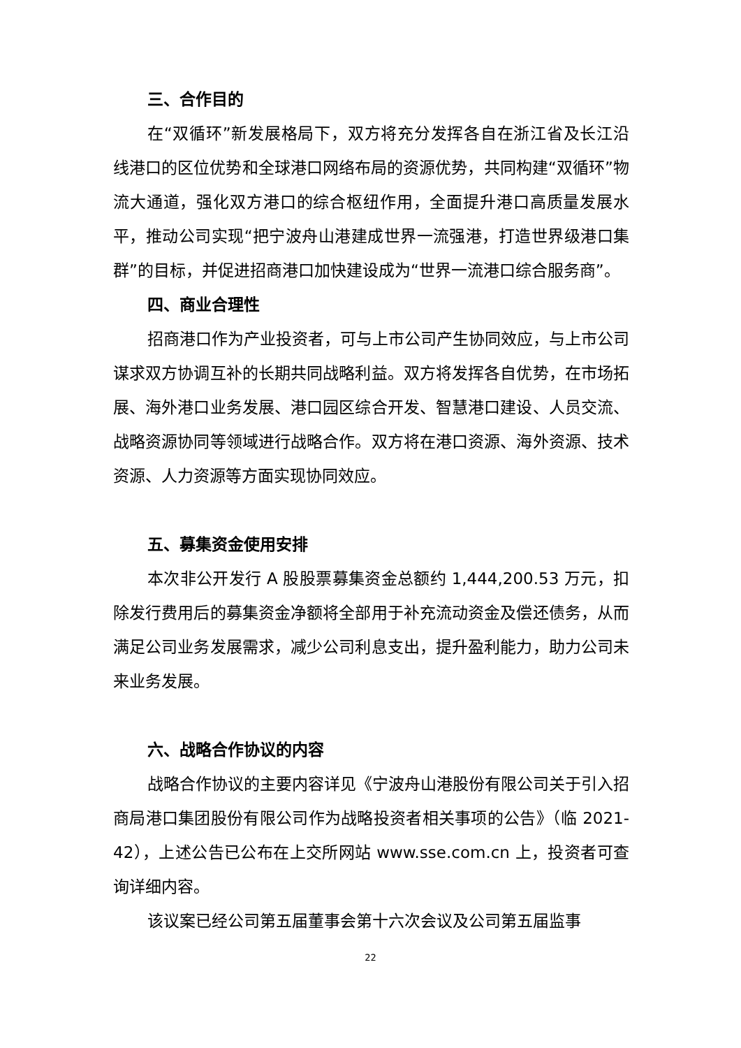三、合作目的
在“双循环”新发展格局下，双方将充分发挥各自在浙江省及长江沿线港口的区位优势和全球港口网络布局的资源优势，共同构建“双循环”物流大通道，强化双方港口的综合枢纽作用，全面提升港口高质量发展水平，推动公司实现“把宁波舟山港建成世界一流强港，打造世界级港口集群”的目标，并促进招商港口加快建设成为“世界一流港口综合服务商”。
四、商业合理性
招商港口作为产业投资者，可与上市公司产生协同效应，与上市公司谋求双方协调互补的长期共同战略利益。双方将发挥各自优势，在市场拓展、海外港口业务发展、港口园区综合开发、智慧港口建设、人员交流、战略资源协同等领域进行战略合作。双方将在港口资源、海外资源、技术资源、人力资源等方面实现协同效应。
五、募集资金使用安排
本次非公开发行 A 股股票募集资金总额约 1,444,200.53 万元，扣除发行费用后的募集资金净额将全部用于补充流动资金及偿还债务，从而满足公司业务发展需求，减少公司利息支出，提升盈利能力，助力公司未来业务发展。
六、战略合作协议的内容
战略合作协议的主要内容详见《宁波舟山港股份有限公司关于引入招商局港口集团股份有限公司作为战略投资者相关事项的公告》（临 2021-42），上述公告已公布在上交所网站 www.sse.com.cn 上，投资者可查询详细内容。
该议案已经公司第五届董事会第十六次会议及公司第五届监事
22